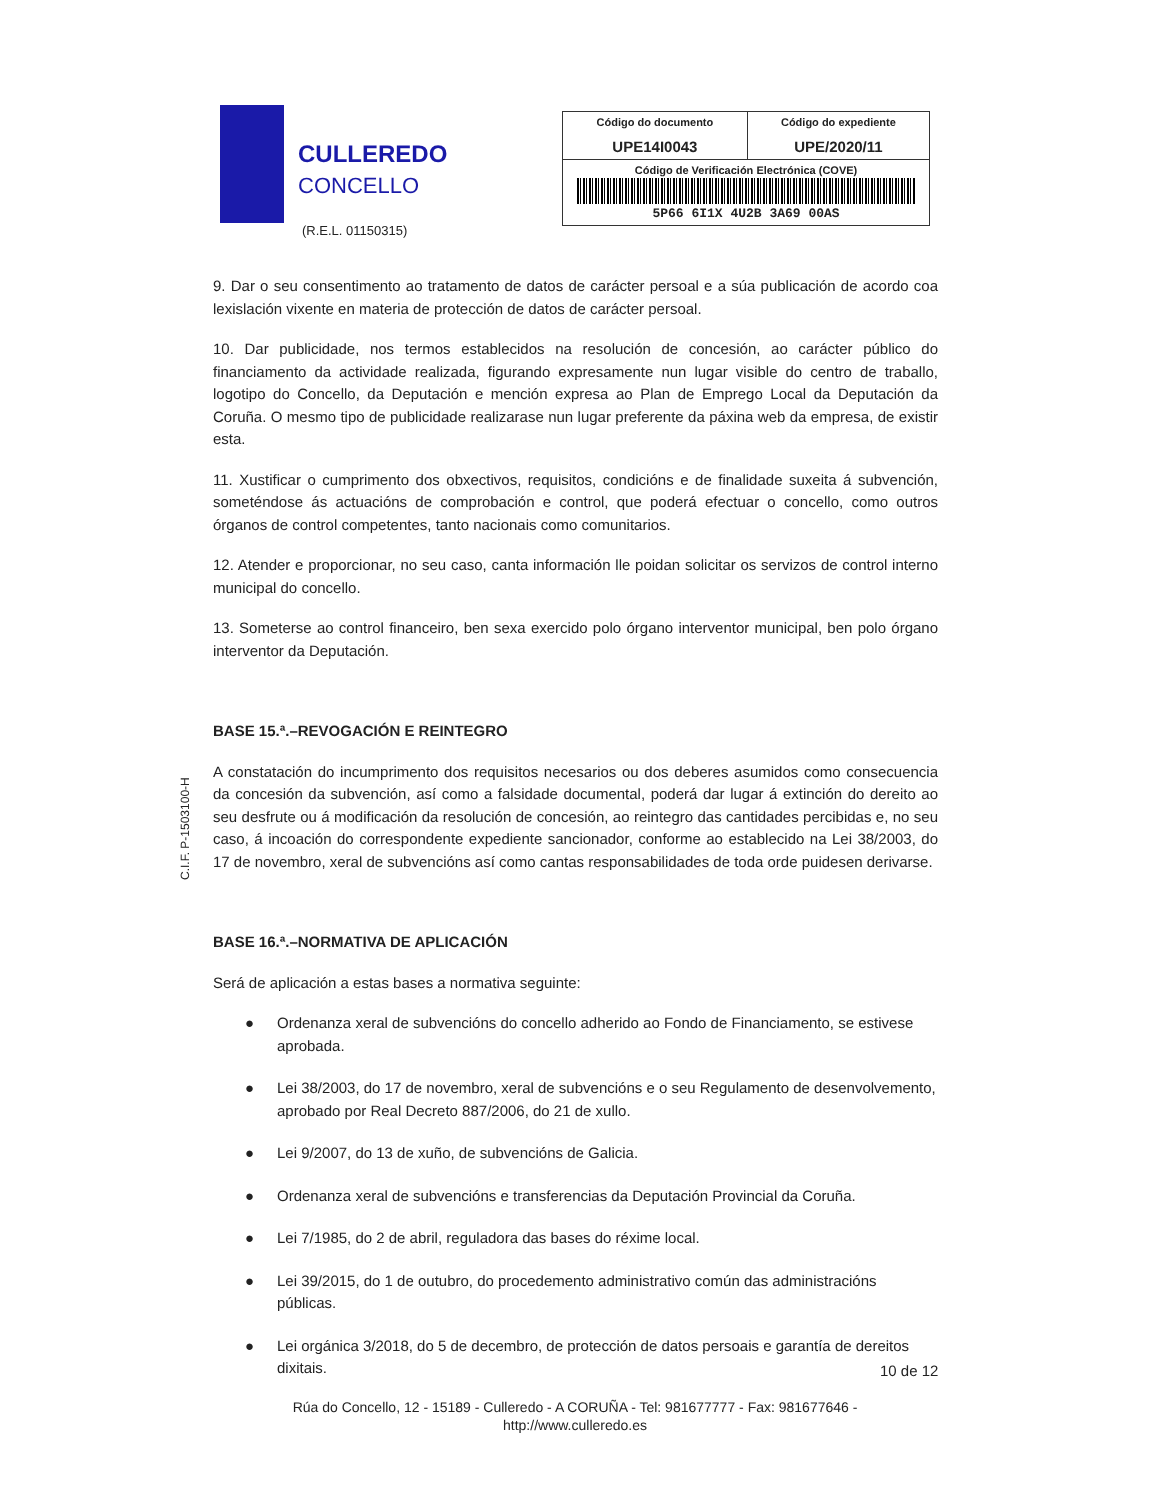CULLEREDO
CONCELLO
(R.E.L. 01150315)
| Código do documento UPE14I0043 | Código do expediente UPE/2020/11 |
| Código de Verificación Electrónica (COVE) 5P66 6I1X 4U2B 3A69 00AS | |
C.I.F. P-1503100-H
9. Dar o seu consentimento ao tratamento de datos de carácter persoal e a súa publicación de acordo coa lexislación vixente en materia de protección de datos de carácter persoal.
10. Dar publicidade, nos termos establecidos na resolución de concesión, ao carácter público do financiamento da actividade realizada, figurando expresamente nun lugar visible do centro de traballo, logotipo do Concello, da Deputación e mención expresa ao Plan de Emprego Local da Deputación da Coruña. O mesmo tipo de publicidade realizarase nun lugar preferente da páxina web da empresa, de existir esta.
11. Xustificar o cumprimento dos obxectivos, requisitos, condicións e de finalidade suxeita á subvención, someténdose ás actuacións de comprobación e control, que poderá efectuar o concello, como outros órganos de control competentes, tanto nacionais como comunitarios.
12. Atender e proporcionar, no seu caso, canta información lle poidan solicitar os servizos de control interno municipal do concello.
13. Someterse ao control financeiro, ben sexa exercido polo órgano interventor municipal, ben polo órgano interventor da Deputación.
BASE 15.ª.–REVOGACIÓN E REINTEGRO
A constatación do incumprimento dos requisitos necesarios ou dos deberes asumidos como consecuencia da concesión da subvención, así como a falsidade documental, poderá dar lugar á extinción do dereito ao seu desfrute ou á modificación da resolución de concesión, ao reintegro das cantidades percibidas e, no seu caso, á incoación do correspondente expediente sancionador, conforme ao establecido na Lei 38/2003, do 17 de novembro, xeral de subvencións así como cantas responsabilidades de toda orde puidesen derivarse.
BASE 16.ª.–NORMATIVA DE APLICACIÓN
Será de aplicación a estas bases a normativa seguinte:
● Ordenanza xeral de subvencións do concello adherido ao Fondo de Financiamento, se estivese aprobada.
● Lei 38/2003, do 17 de novembro, xeral de subvencións e o seu Regulamento de desenvolvemento, aprobado por Real Decreto 887/2006, do 21 de xullo.
● Lei 9/2007, do 13 de xuño, de subvencións de Galicia.
● Ordenanza xeral de subvencións e transferencias da Deputación Provincial da Coruña.
● Lei 7/1985, do 2 de abril, reguladora das bases do réxime local.
● Lei 39/2015, do 1 de outubro, do procedemento administrativo común das administracións públicas.
● Lei orgánica 3/2018, do 5 de decembro, de protección de datos persoais e garantía de dereitos dixitais.
10 de 12
Rúa do Concello, 12 - 15189 - Culleredo - A CORUÑA - Tel: 981677777 - Fax: 981677646 -
http://www.culleredo.es